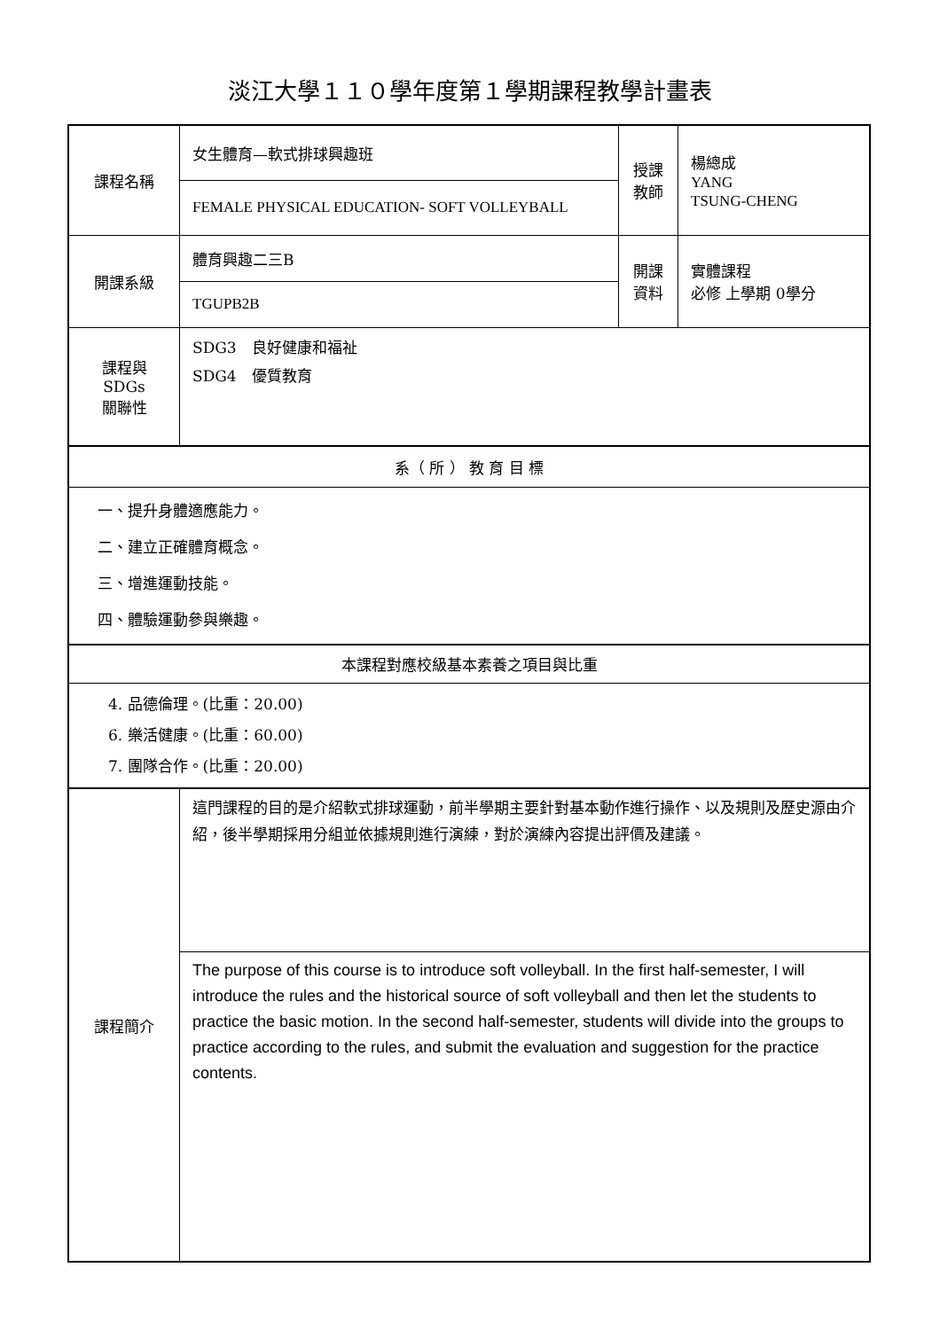淡江大學１１０學年度第１學期課程教學計畫表
| 課程名稱 | 女生體育—軟式排球興趣班 | 授課 教師 | 楊總成 YANG TSUNG-CHENG |
| | FEMALE PHYSICAL EDUCATION- SOFT VOLLEYBALL | | |
| 開課系級 | 體育興趣二三B | 開課 資料 | 實體課程 必修 上學期 0學分 |
| | TGUPB2B | | |
| 課程與SDGs 關聯性 | SDG3 良好健康和福祉 SDG4 優質教育 | | |
| 系（ 所 ） 教 育 目 標 | | | |
| 一、提升身體適應能力。 二、建立正確體育概念。 三、增進運動技能。 四、體驗運動參與樂趣。 | | | |
| 本課程對應校級基本素養之項目與比重 | | | |
| 4. 品德倫理。(比重：20.00) 6. 樂活健康。(比重：60.00) 7. 團隊合作。(比重：20.00) | | | |
| 課程簡介 | 這門課程的目的是介紹軟式排球運動，前半學期主要針對基本動作進行操作、以及規則及歷史源由介紹，後半學期採用分組並依據規則進行演練，對於演練內容提出評價及建議。 | | |
| | The purpose of this course is to introduce soft volleyball. In the first half-semester, I will introduce the rules and the historical source of soft volleyball and then let the students to practice the basic motion. In the second half-semester, students will divide into the groups to practice according to the rules, and submit the evaluation and suggestion for the practice contents. | | |